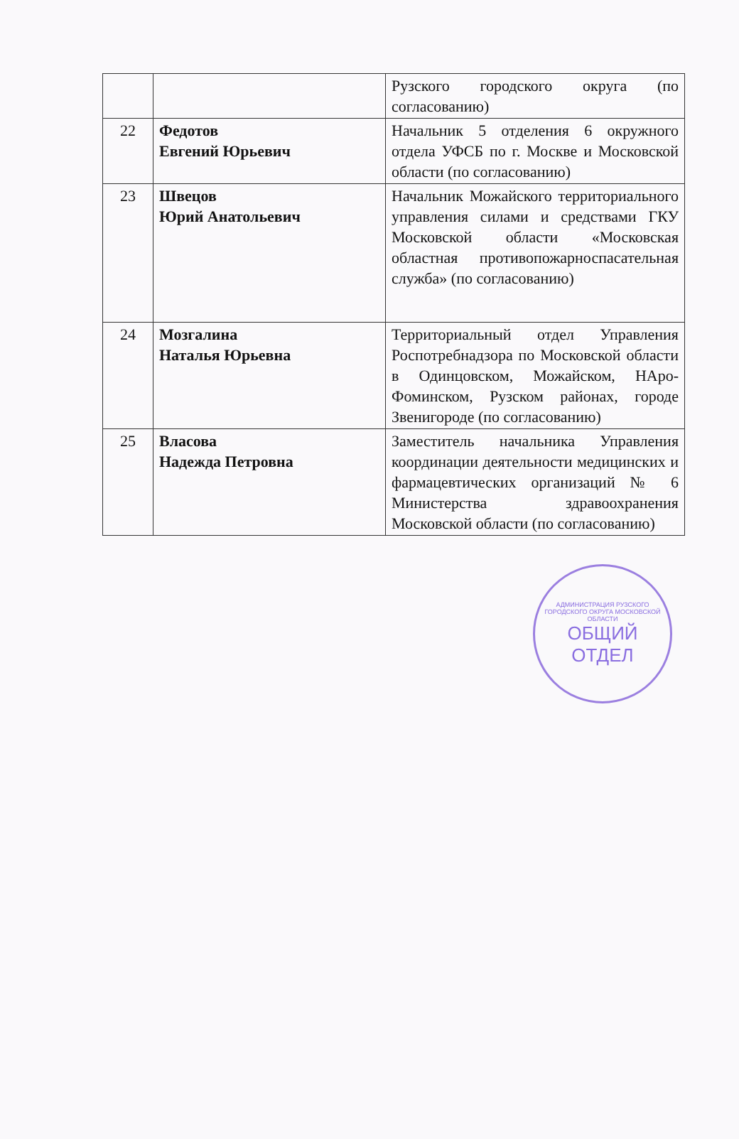| | | Рузского городского округа (по согласованию) |
| 22 | Федотов Евгений Юрьевич | Начальник 5 отделения 6 окружного отдела УФСБ по г. Москве и Московской области (по согласованию) |
| 23 | Швецов Юрий Анатольевич | Начальник Можайского территориального управления силами и средствами ГКУ Московской области «Московская областная противопожарноспасательная служба» (по согласованию) |
| 24 | Мозгалина Наталья Юрьевна | Территориальный отдел Управления Роспотребнадзора по Московской области в Одинцовском, Можайском, НАро-Фоминском, Рузском районах, городе Звенигороде (по согласованию) |
| 25 | Власова Надежда Петровна | Заместитель начальника Управления координации деятельности медицинских и фармацевтических организаций № 6 Министерства здравоохранения Московской области (по согласованию) |
АДМИНИСТРАЦИЯ РУЗСКОГО ГОРОДСКОГО ОКРУГА МОСКОВСКОЙ ОБЛАСТИ
ОБЩИЙ
ОТДЕЛ